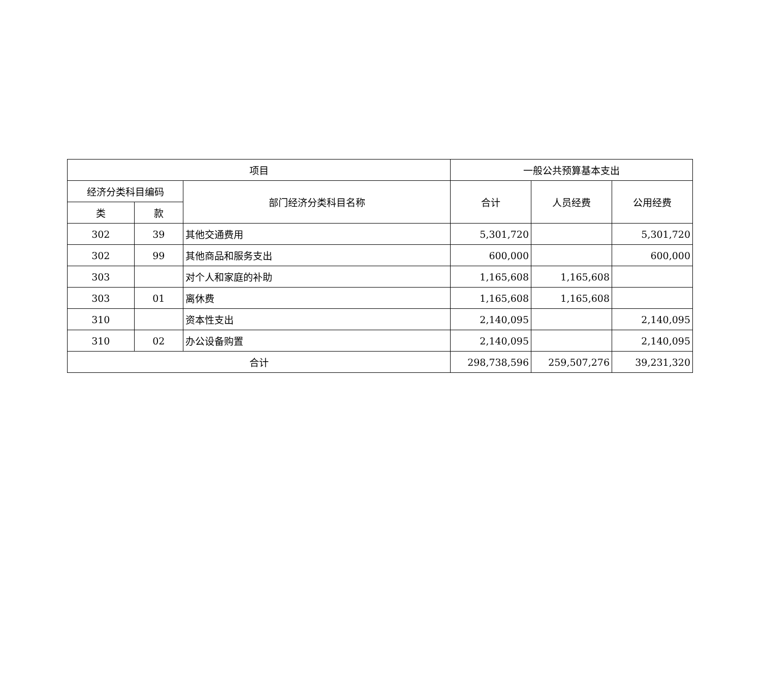| 项目 | | | 一般公共预算基本支出 | | |
| --- | --- | --- | --- | --- | --- |
| 经济分类科目编码 | | 部门经济分类科目名称 | 合计 | 人员经费 | 公用经费 |
| 类 | 款 | | | | |
| 302 | 39 | 其他交通费用 | 5,301,720 | | 5,301,720 |
| 302 | 99 | 其他商品和服务支出 | 600,000 | | 600,000 |
| 303 | | 对个人和家庭的补助 | 1,165,608 | 1,165,608 | |
| 303 | 01 | 离休费 | 1,165,608 | 1,165,608 | |
| 310 | | 资本性支出 | 2,140,095 | | 2,140,095 |
| 310 | 02 | 办公设备购置 | 2,140,095 | | 2,140,095 |
| 合计 | | | 298,738,596 | 259,507,276 | 39,231,320 |